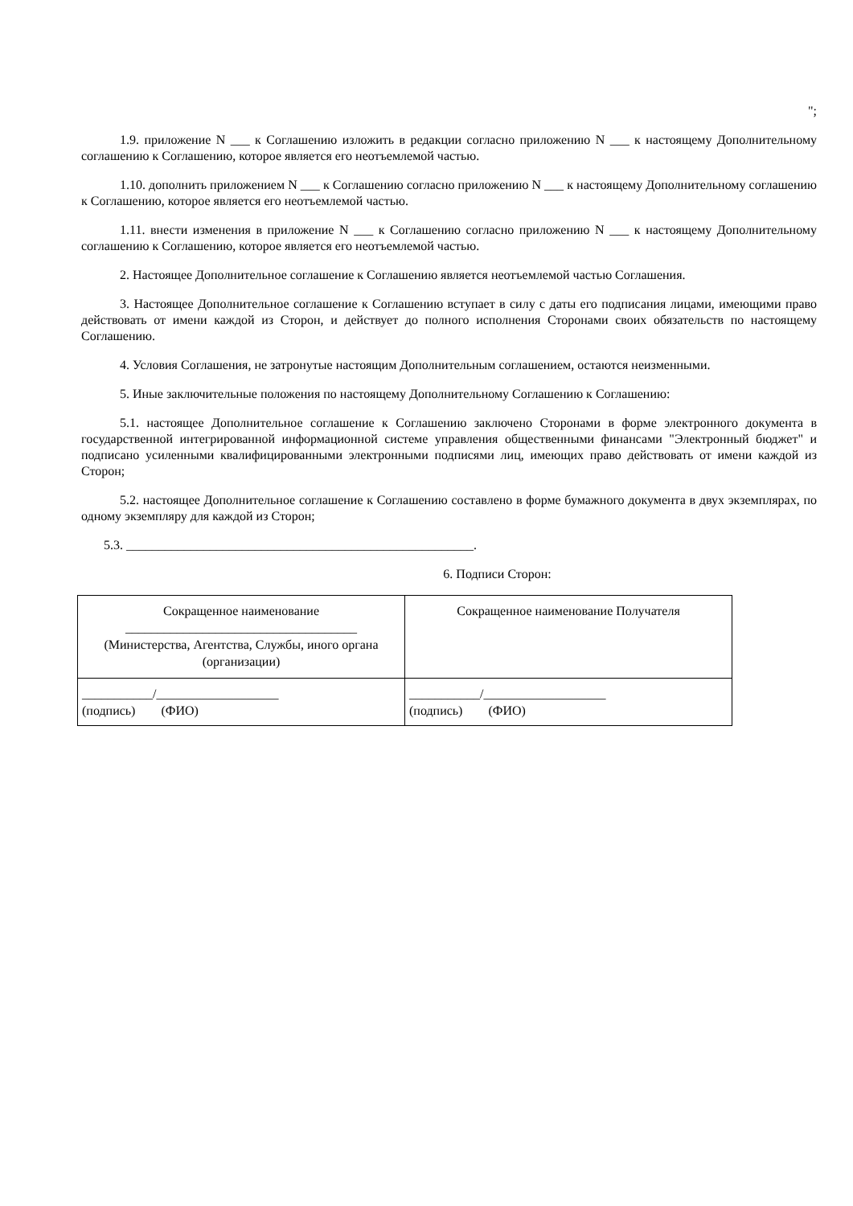";
1.9. приложение N ___ к Соглашению изложить в редакции согласно приложению N ___ к настоящему Дополнительному соглашению к Соглашению, которое является его неотъемлемой частью.
1.10. дополнить приложением N ___ к Соглашению согласно приложению N ___ к настоящему Дополнительному соглашению к Соглашению, которое является его неотъемлемой частью.
1.11. внести изменения в приложение N ___ к Соглашению согласно приложению N ___ к настоящему Дополнительному соглашению к Соглашению, которое является его неотъемлемой частью.
2. Настоящее Дополнительное соглашение к Соглашению является неотъемлемой частью Соглашения.
3. Настоящее Дополнительное соглашение к Соглашению вступает в силу с даты его подписания лицами, имеющими право действовать от имени каждой из Сторон, и действует до полного исполнения Сторонами своих обязательств по настоящему Соглашению.
4. Условия Соглашения, не затронутые настоящим Дополнительным соглашением, остаются неизменными.
5. Иные заключительные положения по настоящему Дополнительному Соглашению к Соглашению:
5.1. настоящее Дополнительное соглашение к Соглашению заключено Сторонами в форме электронного документа в государственной интегрированной информационной системе управления общественными финансами "Электронный бюджет" и подписано усиленными квалифицированными электронными подписями лиц, имеющих право действовать от имени каждой из Сторон;
5.2. настоящее Дополнительное соглашение к Соглашению составлено в форме бумажного документа в двух экземплярах, по одному экземпляру для каждой из Сторон;
5.3. ______________________________________________________.
6. Подписи Сторон:
| Сокращенное наименование ____________________________________ (Министерства, Агентства, Службы, иного органа (организации) | Сокращенное наименование Получателя |
| ___________/___________________ (подпись) (ФИО) | ___________/___________________ (подпись) (ФИО) |